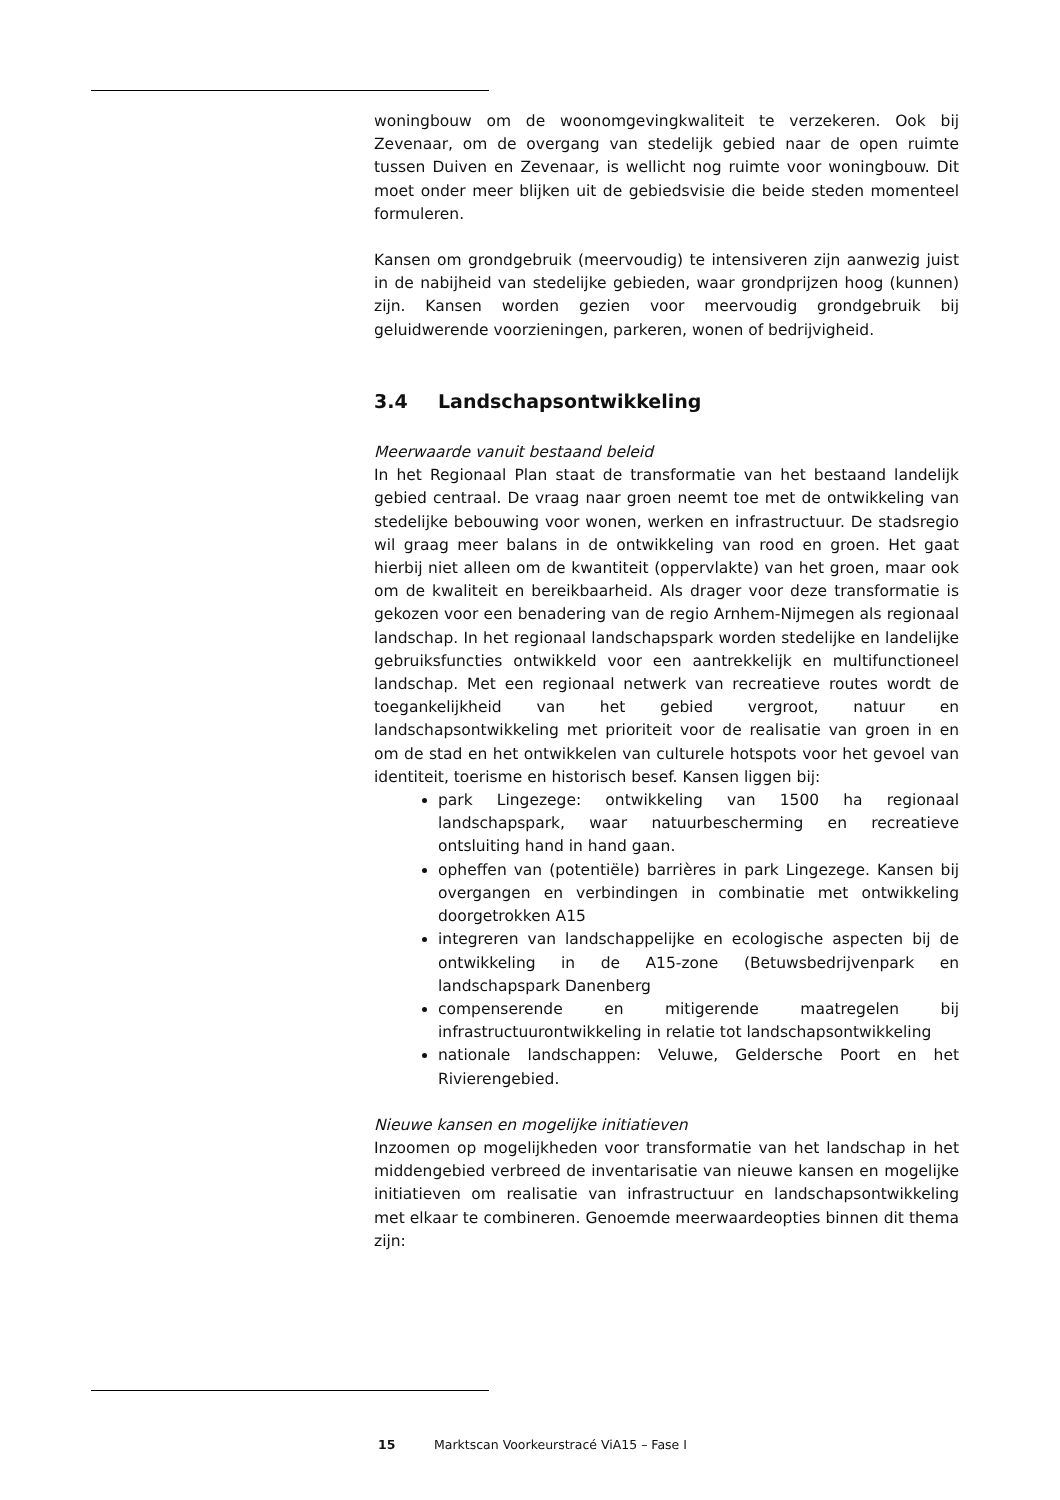woningbouw om de woonomgevingkwaliteit te verzekeren. Ook bij Zevenaar, om de overgang van stedelijk gebied naar de open ruimte tussen Duiven en Zevenaar, is wellicht nog ruimte voor woningbouw. Dit moet onder meer blijken uit de gebiedsvisie die beide steden momenteel formuleren.
Kansen om grondgebruik (meervoudig) te intensiveren zijn aanwezig juist in de nabijheid van stedelijke gebieden, waar grondprijzen hoog (kunnen) zijn. Kansen worden gezien voor meervoudig grondgebruik bij geluidwerende voorzieningen, parkeren, wonen of bedrijvigheid.
3.4 Landschapsontwikkeling
Meerwaarde vanuit bestaand beleid
In het Regionaal Plan staat de transformatie van het bestaand landelijk gebied centraal. De vraag naar groen neemt toe met de ontwikkeling van stedelijke bebouwing voor wonen, werken en infrastructuur. De stadsregio wil graag meer balans in de ontwikkeling van rood en groen. Het gaat hierbij niet alleen om de kwantiteit (oppervlakte) van het groen, maar ook om de kwaliteit en bereikbaarheid. Als drager voor deze transformatie is gekozen voor een benadering van de regio Arnhem-Nijmegen als regionaal landschap. In het regionaal landschapspark worden stedelijke en landelijke gebruiksfuncties ontwikkeld voor een aantrekkelijk en multifunctioneel landschap. Met een regionaal netwerk van recreatieve routes wordt de toegankelijkheid van het gebied vergroot, natuur en landschapsontwikkeling met prioriteit voor de realisatie van groen in en om de stad en het ontwikkelen van culturele hotspots voor het gevoel van identiteit, toerisme en historisch besef. Kansen liggen bij:
park Lingezege: ontwikkeling van 1500 ha regionaal landschapspark, waar natuurbescherming en recreatieve ontsluiting hand in hand gaan.
opheffen van (potentiële) barrières in park Lingezege. Kansen bij overgangen en verbindingen in combinatie met ontwikkeling doorgetrokken A15
integreren van landschappelijke en ecologische aspecten bij de ontwikkeling in de A15-zone (Betuwsbedrijvenpark en landschapspark Danenberg
compenserende en mitigerende maatregelen bij infrastructuurontwikkeling in relatie tot landschapsontwikkeling
nationale landschappen: Veluwe, Geldersche Poort en het Rivierengebied.
Nieuwe kansen en mogelijke initiatieven
Inzoomen op mogelijkheden voor transformatie van het landschap in het middengebied verbreed de inventarisatie van nieuwe kansen en mogelijke initiatieven om realisatie van infrastructuur en landschapsontwikkeling met elkaar te combineren. Genoemde meerwaardeopties binnen dit thema zijn:
15 Marktscan Voorkeurstracé ViA15 – Fase I